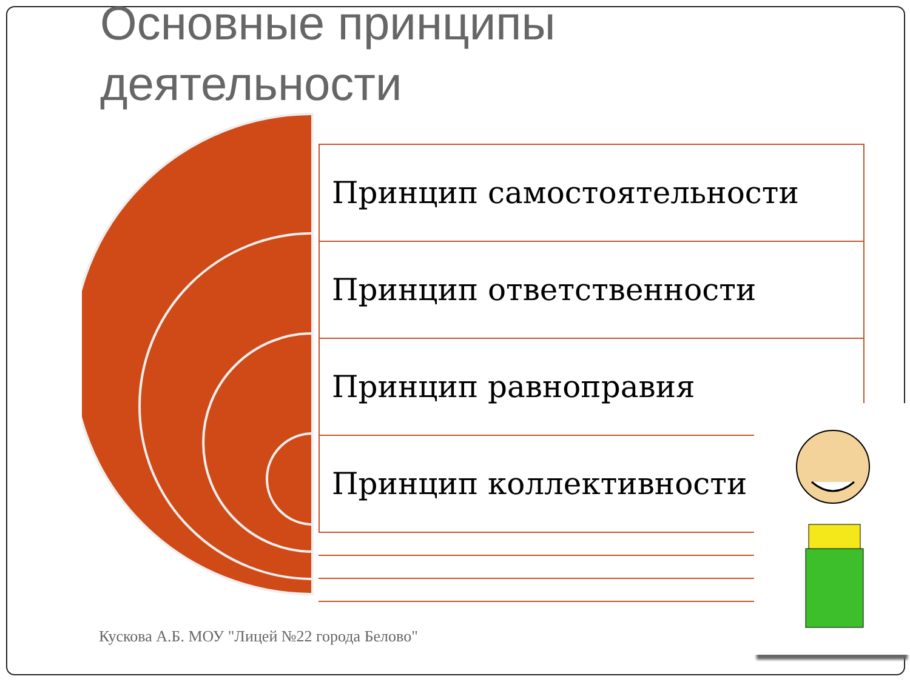Основные принципы
деятельности
Принцип самостоятельности
Принцип ответственности
Принцип равноправия
Принцип коллективности
Кускова А.Б. МОУ "Лицей №22 города Белово"